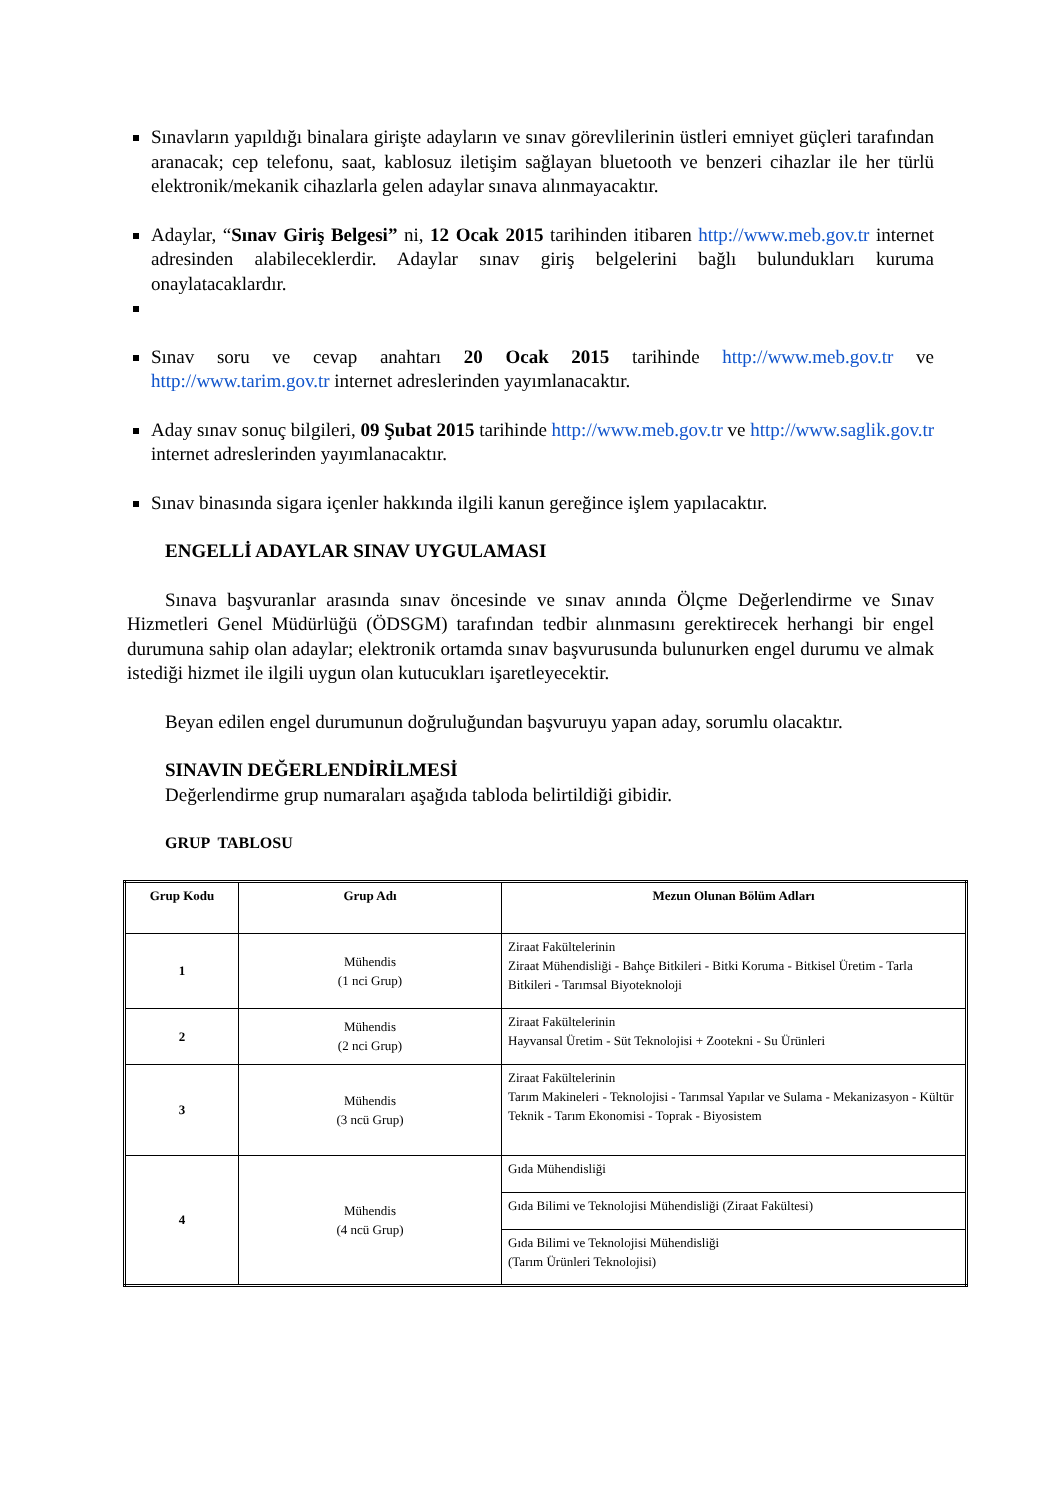Sınavların yapıldığı binalara girişte adayların ve sınav görevlilerinin üstleri emniyet güçleri tarafından aranacak; cep telefonu, saat, kablosuz iletişim sağlayan bluetooth ve benzeri cihazlar ile her türlü elektronik/mekanik cihazlarla gelen adaylar sınava alınmayacaktır.
Adaylar, “Sınav Giriş Belgesi” ni, 12 Ocak 2015 tarihinden itibaren http://www.meb.gov.tr internet adresinden alabileceklerdir. Adaylar sınav giriş belgelerini bağlı bulundukları kuruma onaylatacaklardır.
Sınav soru ve cevap anahtarı 20 Ocak 2015 tarihinde http://www.meb.gov.tr ve http://www.tarim.gov.tr internet adreslerinden yayımlanacaktır.
Aday sınav sonuç bilgileri, 09 Şubat 2015 tarihinde http://www.meb.gov.tr ve http://www.saglik.gov.tr internet adreslerinden yayımlanacaktır.
Sınav binasında sigara içenler hakkında ilgili kanun gereğince işlem yapılacaktır.
ENGELLİ ADAYLAR SINAV UYGULAMASI
Sınava başvuranlar arasında sınav öncesinde ve sınav anında Ölçme Değerlendirme ve Sınav Hizmetleri Genel Müdürlüğü (ÖDSGM) tarafından tedbir alınmasını gerektirecek herhangi bir engel durumuna sahip olan adaylar; elektronik ortamda sınav başvurusunda bulunurken engel durumu ve almak istediği hizmet ile ilgili uygun olan kutucukları işaretleyecektir.
Beyan edilen engel durumunun doğruluğundan başvuruyu yapan aday, sorumlu olacaktır.
SINAVIN DEĞERLENDİRİLMESİ
Değerlendirme grup numaraları aşağıda tabloda belirtildiği gibidir.
GRUP TABLOSU
| Grup Kodu | Grup Adı | Mezun Olunan Bölüm Adları |
| --- | --- | --- |
| 1 | Mühendis (1 nci Grup) | Ziraat Fakültelerinin Ziraat Mühendisliği - Bahçe Bitkileri - Bitki Koruma - Bitkisel Üretim - Tarla Bitkileri - Tarımsal Biyoteknoloji |
| 2 | Mühendis (2 nci Grup) | Ziraat Fakültelerinin Hayvansal Üretim - Süt Teknolojisi + Zootekni - Su Ürünleri |
| 3 | Mühendis (3 ncü Grup) | Ziraat Fakültelerinin Tarım Makineleri - Teknolojisi - Tarımsal Yapılar ve Sulama - Mekanizasyon - Kültür Teknik - Tarım Ekonomisi - Toprak - Biyosistem |
| 4 | Mühendis (4 ncü Grup) | Gıda Mühendisliği |
| | | Gıda Bilimi ve Teknolojisi Mühendisliği (Ziraat Fakültesi) |
| | | Gıda Bilimi ve Teknolojisi Mühendisliği (Tarım Ürünleri Teknolojisi) |